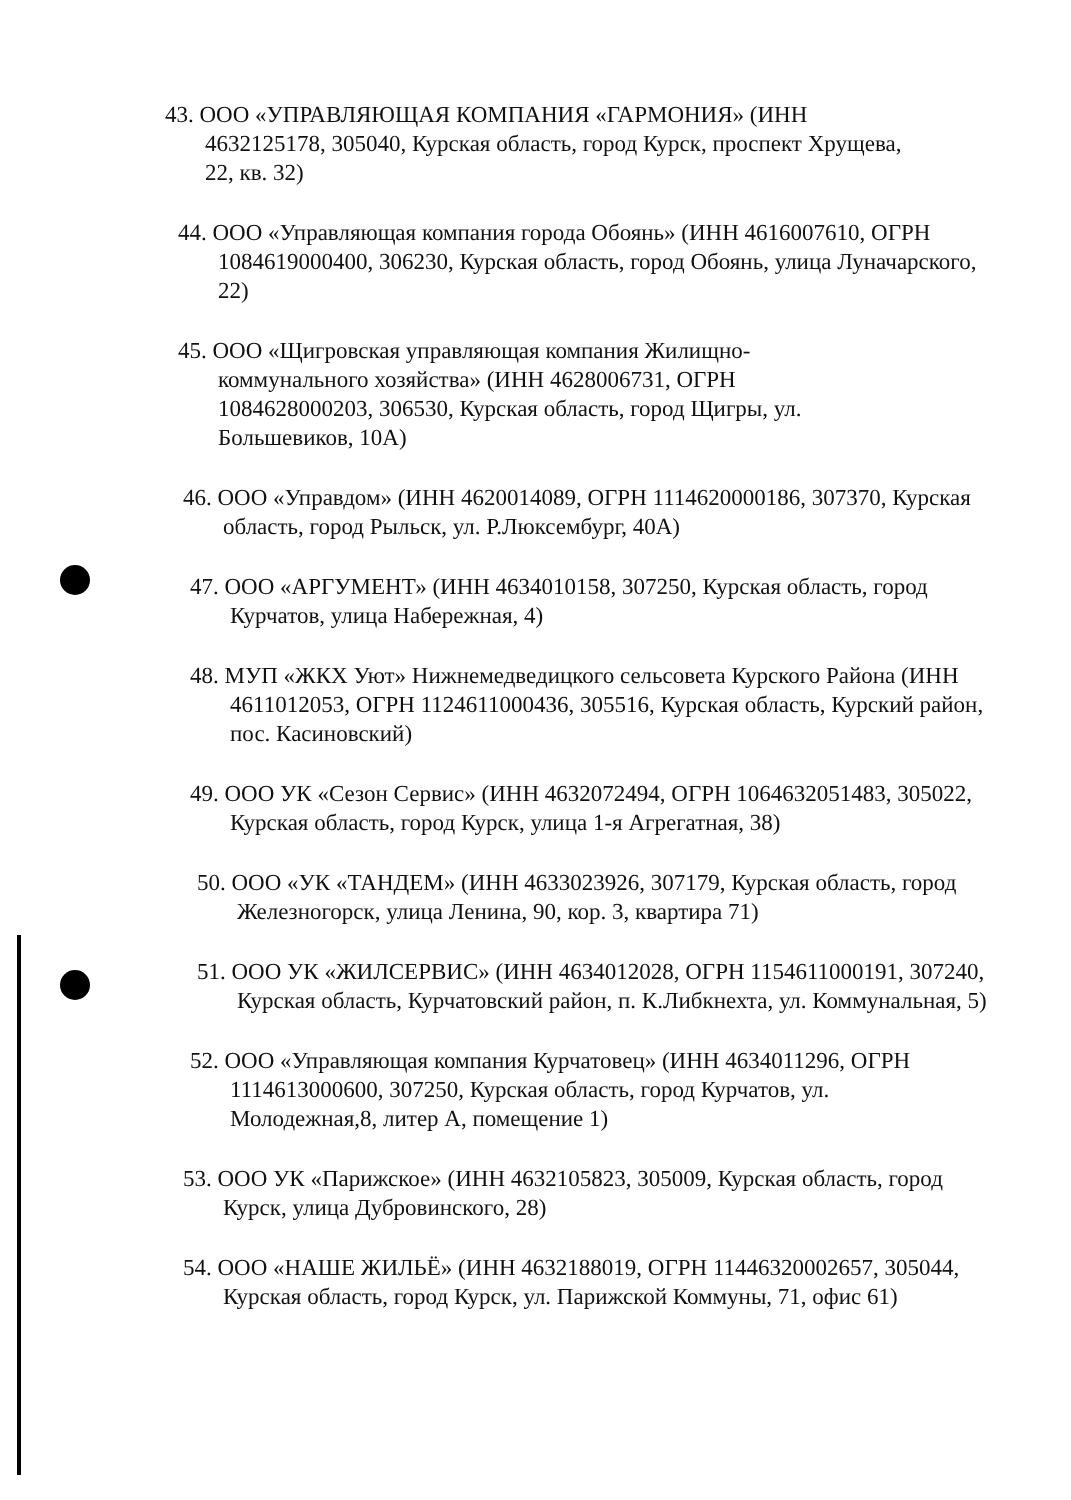43. ООО «УПРАВЛЯЮЩАЯ КОМПАНИЯ «ГАРМОНИЯ» (ИНН 4632125178, 305040, Курская область, город Курск, проспект Хрущева, 22, кв. 32)
44. ООО «Управляющая компания города Обоянь» (ИНН 4616007610, ОГРН 1084619000400, 306230, Курская область, город Обоянь, улица Луначарского, 22)
45. ООО «Щигровская управляющая компания Жилищно-коммунального хозяйства» (ИНН 4628006731, ОГРН 1084628000203, 306530, Курская область, город Щигры, ул. Большевиков, 10А)
46. ООО «Управдом» (ИНН 4620014089, ОГРН 1114620000186, 307370, Курская область, город Рыльск, ул. Р.Люксембург, 40А)
47. ООО «АРГУМЕНТ» (ИНН 4634010158, 307250, Курская область, город Курчатов, улица Набережная, 4)
48. МУП «ЖКХ Уют» Нижнемедведицкого сельсовета Курского Района (ИНН 4611012053, ОГРН 1124611000436, 305516, Курская область, Курский район, пос. Касиновский)
49. ООО УК «Сезон Сервис» (ИНН 4632072494, ОГРН 1064632051483, 305022, Курская область, город Курск, улица 1-я Агрегатная, 38)
50. ООО «УК «ТАНДЕМ» (ИНН 4633023926, 307179, Курская область, город Железногорск, улица Ленина, 90, кор. 3, квартира 71)
51. ООО УК «ЖИЛСЕРВИС» (ИНН 4634012028, ОГРН 1154611000191, 307240, Курская область, Курчатовский район, п. К.Либкнехта, ул. Коммунальная, 5)
52. ООО «Управляющая компания Курчатовец» (ИНН 4634011296, ОГРН 1114613000600, 307250, Курская область, город Курчатов, ул. Молодежная,8, литер А, помещение 1)
53. ООО УК «Парижское» (ИНН 4632105823, 305009, Курская область, город Курск, улица Дубровинского, 28)
54. ООО «НАШЕ ЖИЛЬЁ» (ИНН 4632188019, ОГРН 11446320002657, 305044, Курская область, город Курск, ул. Парижской Коммуны, 71, офис 61)